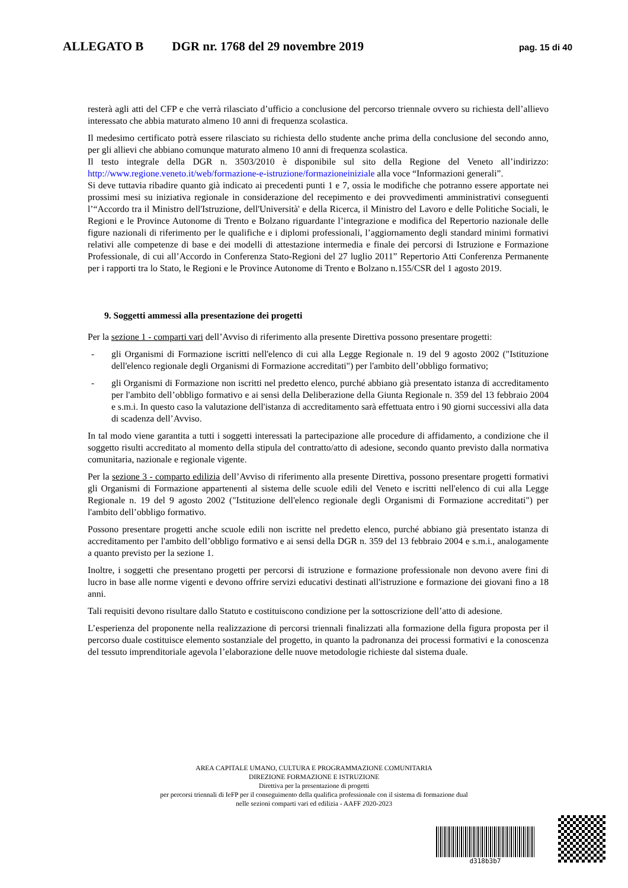ALLEGATO B DGR nr. 1768 del 29 novembre 2019 pag. 15 di 40
resterà agli atti del CFP e che verrà rilasciato d’ufficio a conclusione del percorso triennale ovvero su richiesta dell’allievo interessato che abbia maturato almeno 10 anni di frequenza scolastica.
Il medesimo certificato potrà essere rilasciato su richiesta dello studente anche prima della conclusione del secondo anno, per gli allievi che abbiano comunque maturato almeno 10 anni di frequenza scolastica.
Il testo integrale della DGR n. 3503/2010 è disponibile sul sito della Regione del Veneto all’indirizzo: http://www.regione.veneto.it/web/formazione-e-istruzione/formazioneiniziale alla voce “Informazioni generali”.
Si deve tuttavia ribadire quanto già indicato ai precedenti punti 1 e 7, ossia le modifiche che potranno essere apportate nei prossimi mesi su iniziativa regionale in considerazione del recepimento e dei provvedimenti amministrativi conseguenti l’“Accordo tra il Ministro dell'Istruzione, dell'Università' e della Ricerca, il Ministro del Lavoro e delle Politiche Sociali, le Regioni e le Province Autonome di Trento e Bolzano riguardante l’integrazione e modifica del Repertorio nazionale delle figure nazionali di riferimento per le qualifiche e i diplomi professionali, l’aggiornamento degli standard minimi formativi relativi alle competenze di base e dei modelli di attestazione intermedia e finale dei percorsi di Istruzione e Formazione Professionale, di cui all’Accordo in Conferenza Stato-Regioni del 27 luglio 2011” Repertorio Atti Conferenza Permanente per i rapporti tra lo Stato, le Regioni e le Province Autonome di Trento e Bolzano n.155/CSR del 1 agosto 2019.
9. Soggetti ammessi alla presentazione dei progetti
Per la sezione 1 - comparti vari dell’Avviso di riferimento alla presente Direttiva possono presentare progetti:
- gli Organismi di Formazione iscritti nell'elenco di cui alla Legge Regionale n. 19 del 9 agosto 2002 ("Istituzione dell'elenco regionale degli Organismi di Formazione accreditati") per l'ambito dell’obbligo formativo;
- gli Organismi di Formazione non iscritti nel predetto elenco, purché abbiano già presentato istanza di accreditamento per l'ambito dell’obbligo formativo e ai sensi della Deliberazione della Giunta Regionale n. 359 del 13 febbraio 2004 e s.m.i. In questo caso la valutazione dell'istanza di accreditamento sarà effettuata entro i 90 giorni successivi alla data di scadenza dell’Avviso.
In tal modo viene garantita a tutti i soggetti interessati la partecipazione alle procedure di affidamento, a condizione che il soggetto risulti accreditato al momento della stipula del contratto/atto di adesione, secondo quanto previsto dalla normativa comunitaria, nazionale e regionale vigente.
Per la sezione 3 - comparto edilizia dell’Avviso di riferimento alla presente Direttiva, possono presentare progetti formativi gli Organismi di Formazione appartenenti al sistema delle scuole edili del Veneto e iscritti nell'elenco di cui alla Legge Regionale n. 19 del 9 agosto 2002 ("Istituzione dell'elenco regionale degli Organismi di Formazione accreditati") per l'ambito dell’obbligo formativo.
Possono presentare progetti anche scuole edili non iscritte nel predetto elenco, purché abbiano già presentato istanza di accreditamento per l'ambito dell’obbligo formativo e ai sensi della DGR n. 359 del 13 febbraio 2004 e s.m.i., analogamente a quanto previsto per la sezione 1.
Inoltre, i soggetti che presentano progetti per percorsi di istruzione e formazione professionale non devono avere fini di lucro in base alle norme vigenti e devono offrire servizi educativi destinati all'istruzione e formazione dei giovani fino a 18 anni.
Tali requisiti devono risultare dallo Statuto e costituiscono condizione per la sottoscrizione dell’atto di adesione.
L’esperienza del proponente nella realizzazione di percorsi triennali finalizzati alla formazione della figura proposta per il percorso duale costituisce elemento sostanziale del progetto, in quanto la padronanza dei processi formativi e la conoscenza del tessuto imprenditoriale agevola l’elaborazione delle nuove metodologie richieste dal sistema duale.
AREA CAPITALE UMANO, CULTURA E PROGRAMMAZIONE COMUNITARIA
DIREZIONE FORMAZIONE E ISTRUZIONE
Direttiva per la presentazione di progetti
per percorsi triennali di IeFP per il conseguimento della qualifica professionale con il sistema di formazione dual
nelle sezioni comparti vari ed edilizia - AAFF 2020-2023
d318b3b7